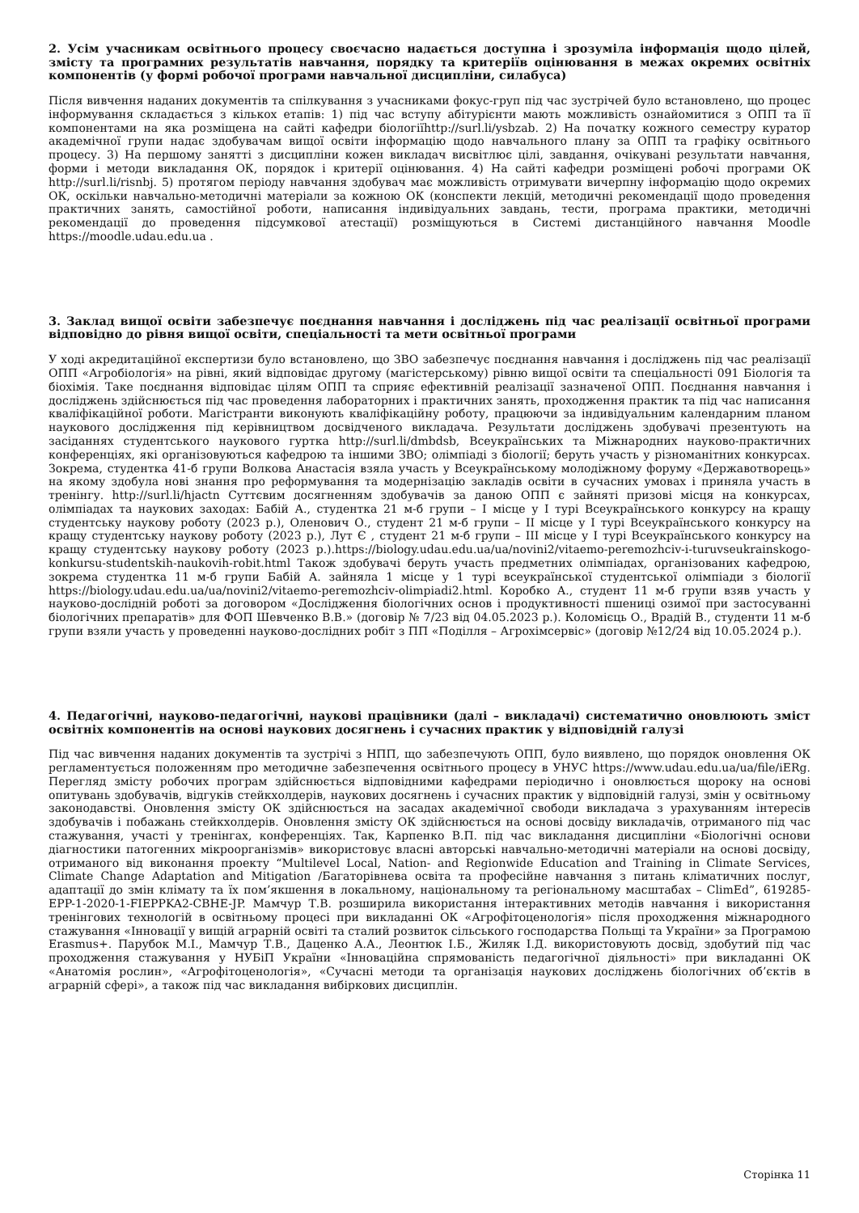2. Усім учасникам освітнього процесу своєчасно надається доступна і зрозуміла інформація щодо цілей, змісту та програмних результатів навчання, порядку та критеріїв оцінювання в межах окремих освітніх компонентів (у формі робочої програми навчальної дисципліни, силабуса)
Після вивчення наданих документів та спілкування з учасниками фокус-груп під час зустрічей було встановлено, що процес інформування складається з кількох етапів: 1) під час вступу абітурієнти мають можливість ознайомитися з ОПП та її компонентами на яка розміщена на сайті кафедри біологіїhttp://surl.li/ysbzab. 2) На початку кожного семестру куратор академічної групи надає здобувачам вищої освіти інформацію щодо навчального плану за ОПП та графіку освітнього процесу. 3) На першому занятті з дисципліни кожен викладач висвітлює цілі, завдання, очікувані результати навчання, форми і методи викладання ОК, порядок і критерії оцінювання. 4) На сайті кафедри розміщені робочі програми ОК http://surl.li/risnbj. 5) протягом періоду навчання здобувач має можливість отримувати вичерпну інформацію щодо окремих ОК, оскільки навчально-методичні матеріали за кожною ОК (конспекти лекцій, методичні рекомендації щодо проведення практичних занять, самостійної роботи, написання індивідуальних завдань, тести, програма практики, методичні рекомендації до проведення підсумкової атестації) розміщуються в Системі дистанційного навчання Moodle https://moodle.udau.edu.ua .
3. Заклад вищої освіти забезпечує поєднання навчання і досліджень під час реалізації освітньої програми відповідно до рівня вищої освіти, спеціальності та мети освітньої програми
У ході акредитаційної експертизи було встановлено, що ЗВО забезпечує поєднання навчання і досліджень під час реалізації ОПП «Агробіологія» на рівні, який відповідає другому (магістерському) рівню вищої освіти та спеціальності 091 Біологія та біохімія. Таке поєднання відповідає цілям ОПП та сприяє ефективній реалізації зазначеної ОПП. Поєднання навчання і досліджень здійснюється під час проведення лабораторних і практичних занять, проходження практик та під час написання кваліфікаційної роботи. Магістранти виконують кваліфікаційну роботу, працюючи за індивідуальним календарним планом наукового дослідження під керівництвом досвідченого викладача. Результати досліджень здобувачі презентують на засіданнях студентського наукового гуртка http://surl.li/dmbdsb, Всеукраїнських та Міжнародних науково-практичних конференціях, які організовуються кафедрою та іншими ЗВО; олімпіаді з біології; беруть участь у різноманітних конкурсах. Зокрема, студентка 41-б групи Волкова Анастасія взяла участь у Всеукраїнському молодіжному форуму «Державотворець» на якому здобула нові знання про реформування та модернізацію закладів освіти в сучасних умовах і приняла участь в тренінгу. http://surl.li/hjactn Суттєвим досягненням здобувачів за даною ОПП є зайняті призові місця на конкурсах, олімпіадах та наукових заходах: Бабій А., студентка 21 м-б групи – І місце у І турі Всеукраїнського конкурсу на кращу студентську наукову роботу (2023 р.), Оленович О., студент 21 м-б групи – ІІ місце у І турі Всеукраїнського конкурсу на кращу студентську наукову роботу (2023 р.), Лут Є , студент 21 м-б групи – ІІІ місце у І турі Всеукраїнського конкурсу на кращу студентську наукову роботу (2023 р.).https://biology.udau.edu.ua/ua/novini2/vitaemo-peremozhciv-i-turuvseukrainskogo-konkursu-studentskih-naukovih-robit.html Також здобувачі беруть участь предметних олімпіадах, організованих кафедрою, зокрема студентка 11 м-б групи Бабій А. зайняла 1 місце у 1 турі всеукраїнської студентської олімпіади з біології https://biology.udau.edu.ua/ua/novini2/vitaemo-peremozhciv-olimpiadi2.html. Коробко А., студент 11 м-б групи взяв участь у науково-дослідній роботі за договором «Дослідження біологічних основ і продуктивності пшениці озимої при застосуванні біологічних препаратів» для ФОП Шевченко В.В.» (договір № 7/23 від 04.05.2023 р.). Коломієць О., Врадій В., студенти 11 м-б групи взяли участь у проведенні науково-дослідних робіт з ПП «Поділля – Агрохімсервіс» (договір №12/24 від 10.05.2024 р.).
4. Педагогічні, науково-педагогічні, наукові працівники (далі – викладачі) систематично оновлюють зміст освітніх компонентів на основі наукових досягнень і сучасних практик у відповідній галузі
Під час вивчення наданих документів та зустрічі з НПП, що забезпечують ОПП, було виявлено, що порядок оновлення ОК регламентується положенням про методичне забезпечення освітнього процесу в УНУС https://www.udau.edu.ua/ua/file/iERg. Перегляд змісту робочих програм здійснюється відповідними кафедрами періодично і оновлюється щороку на основі опитувань здобувачів, відгуків стейкхолдерів, наукових досягнень і сучасних практик у відповідній галузі, змін у освітньому законодавстві. Оновлення змісту ОК здійснюється на засадах академічної свободи викладача з урахуванням інтересів здобувачів і побажань стейкхолдерів. Оновлення змісту ОК здійснюється на основі досвіду викладачів, отриманого під час стажування, участі у тренінгах, конференціях. Так, Карпенко В.П. під час викладання дисципліни «Біологічні основи діагностики патогенних мікроорганізмів» використовує власні авторські навчально-методичні матеріали на основі досвіду, отриманого від виконання проекту “Multilevel Local, Nation- and Regionwide Education and Training in Climate Services, Climate Change Adaptation and Mitigation /Багаторівнева освіта та професійне навчання з питань кліматичних послуг, адаптації до змін клімату та їх пом’якшення в локальному, національному та регіональному масштабах – ClimEd”, 619285- EPP-1-2020-1-FIEPPKA2-CBHE-JP. Мамчур Т.В. розширила використання інтерактивних методів навчання і використання тренінгових технологій в освітньому процесі при викладанні ОК «Агрофітоценологія» після проходження міжнародного стажування «Інновації у вищій аграрній освіті та сталий розвиток сільського господарства Польщі та України» за Програмою Erasmus+. Парубок М.І., Мамчур Т.В., Даценко А.А., Леонтюк І.Б., Жиляк І.Д. використовують досвід, здобутий під час проходження стажування у НУБіП України «Інноваційна спрямованість педагогічної діяльності» при викладанні ОК «Анатомія рослин», «Агрофітоценологія», «Сучасні методи та організація наукових досліджень біологічних об’єктів в аграрній сфері», а також під час викладання вибіркових дисциплін.
Сторінка 11